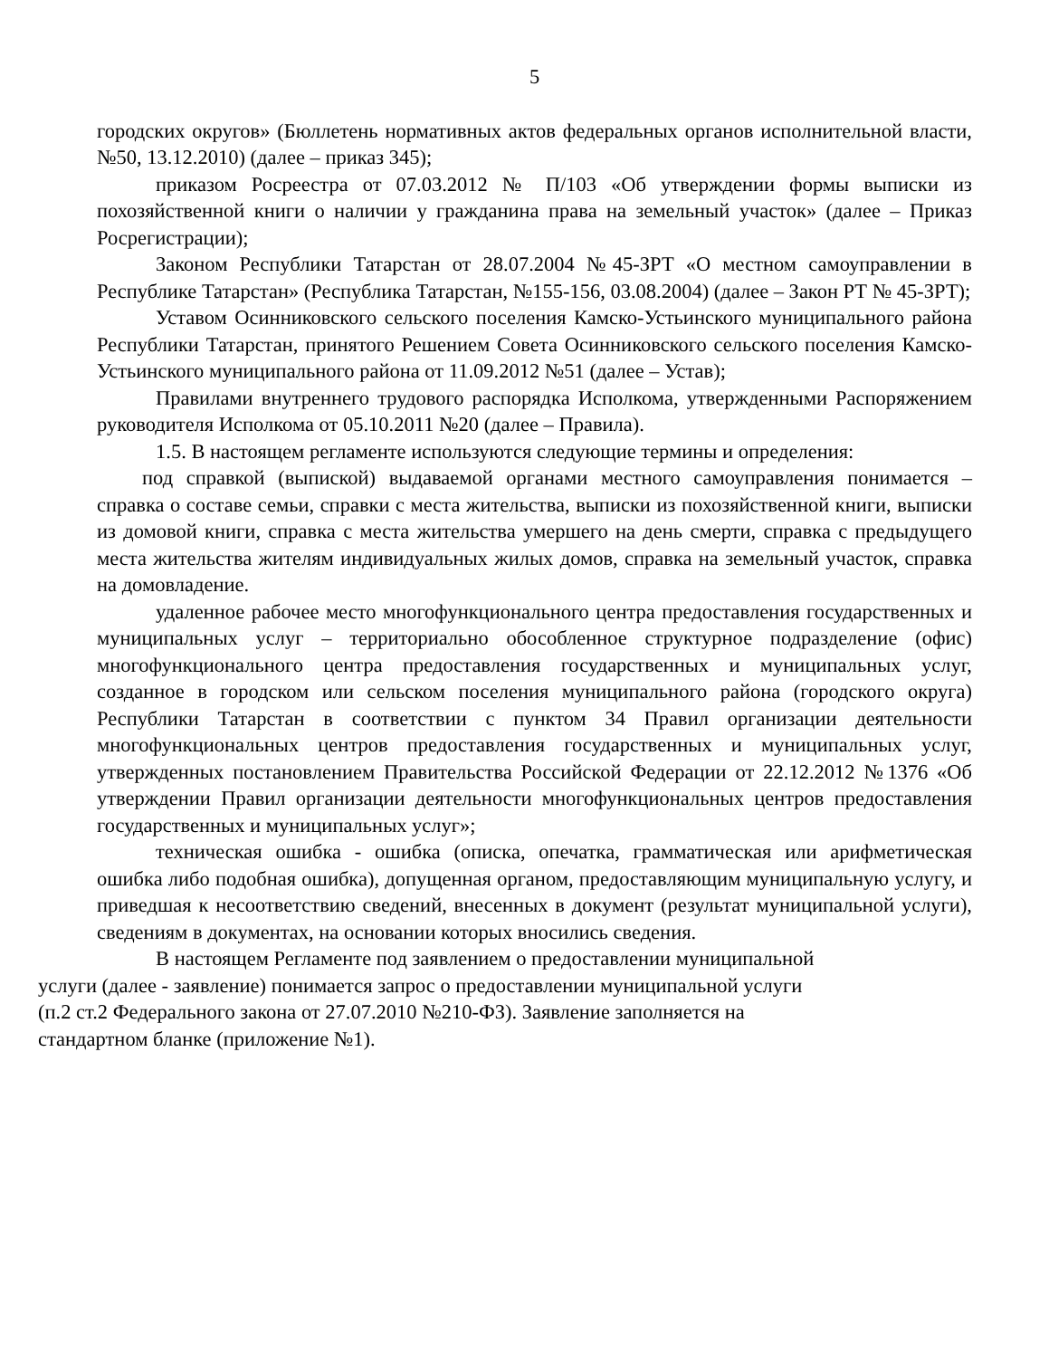5
городских округов» (Бюллетень нормативных актов федеральных органов исполнительной власти, №50, 13.12.2010) (далее – приказ 345);
приказом Росреестра от 07.03.2012 № П/103 «Об утверждении формы выписки из похозяйственной книги о наличии у гражданина права на земельный участок» (далее – Приказ Росрегистрации);
Законом Республики Татарстан от 28.07.2004 №45-ЗРТ «О местном самоуправлении в Республике Татарстан» (Республика Татарстан, №155-156, 03.08.2004) (далее – Закон РТ № 45-ЗРТ);
Уставом Осинниковского сельского поселения Камско-Устьинского муниципального района Республики Татарстан, принятого Решением Совета Осинниковского сельского поселения Камско-Устьинского муниципального района от 11.09.2012 №51 (далее – Устав);
Правилами внутреннего трудового распорядка Исполкома, утвержденными Распоряжением руководителя Исполкома от 05.10.2011 №20 (далее – Правила).
1.5. В настоящем регламенте используются следующие термины и определения:
под справкой (выпиской) выдаваемой органами местного самоуправления понимается – справка о составе семьи, справки с места жительства, выписки из похозяйственной книги, выписки из домовой книги, справка с места жительства умершего на день смерти, справка с предыдущего места жительства жителям индивидуальных жилых домов, справка на земельный участок, справка на домовладение.
удаленное рабочее место многофункционального центра предоставления государственных и муниципальных услуг – территориально обособленное структурное подразделение (офис) многофункционального центра предоставления государственных и муниципальных услуг, созданное в городском или сельском поселения муниципального района (городского округа) Республики Татарстан в соответствии с пунктом 34 Правил организации деятельности многофункциональных центров предоставления государственных и муниципальных услуг, утвержденных постановлением Правительства Российской Федерации от 22.12.2012 №1376 «Об утверждении Правил организации деятельности многофункциональных центров предоставления государственных и муниципальных услуг»;
техническая ошибка - ошибка (описка, опечатка, грамматическая или арифметическая ошибка либо подобная ошибка), допущенная органом, предоставляющим муниципальную услугу, и приведшая к несоответствию сведений, внесенных в документ (результат муниципальной услуги), сведениям в документах, на основании которых вносились сведения.
В настоящем Регламенте под заявлением о предоставлении муниципальной
услуги (далее - заявление) понимается запрос о предоставлении муниципальной услуги
(п.2 ст.2 Федерального закона от 27.07.2010 №210-ФЗ). Заявление заполняется на
стандартном бланке (приложение №1).